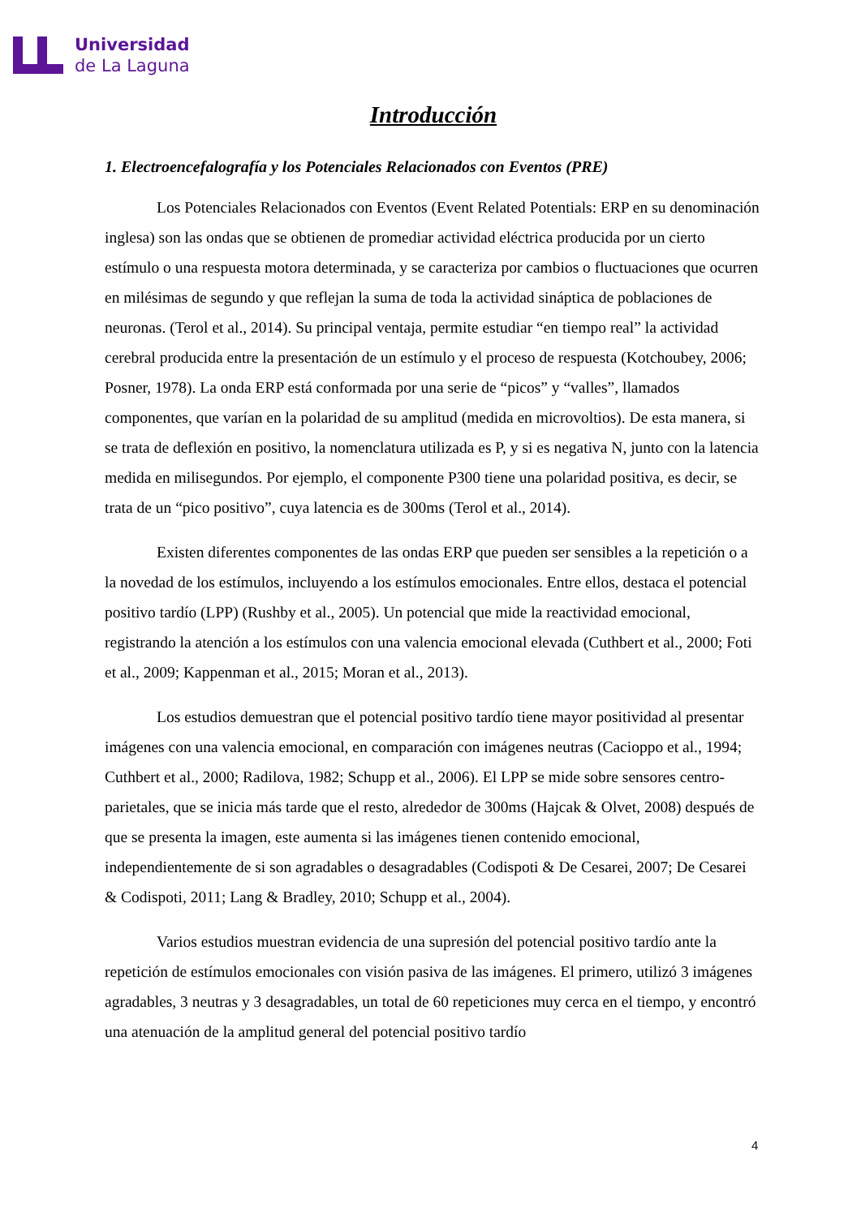Universidad
de La Laguna
Introducción
1. Electroencefalografía y los Potenciales Relacionados con Eventos (PRE)
Los Potenciales Relacionados con Eventos (Event Related Potentials: ERP en su denominación inglesa) son las ondas que se obtienen de promediar actividad eléctrica producida por un cierto estímulo o una respuesta motora determinada, y se caracteriza por cambios o fluctuaciones que ocurren en milésimas de segundo y que reflejan la suma de toda la actividad sináptica de poblaciones de neuronas. (Terol et al., 2014). Su principal ventaja, permite estudiar “en tiempo real” la actividad cerebral producida entre la presentación de un estímulo y el proceso de respuesta (Kotchoubey, 2006; Posner, 1978). La onda ERP está conformada por una serie de “picos” y “valles”, llamados componentes, que varían en la polaridad de su amplitud (medida en microvoltios). De esta manera, si se trata de deflexión en positivo, la nomenclatura utilizada es P, y si es negativa N, junto con la latencia medida en milisegundos. Por ejemplo, el componente P300 tiene una polaridad positiva, es decir, se trata de un “pico positivo”, cuya latencia es de 300ms (Terol et al., 2014).
Existen diferentes componentes de las ondas ERP que pueden ser sensibles a la repetición o a la novedad de los estímulos, incluyendo a los estímulos emocionales. Entre ellos, destaca el potencial positivo tardío (LPP) (Rushby et al., 2005). Un potencial que mide la reactividad emocional, registrando la atención a los estímulos con una valencia emocional elevada (Cuthbert et al., 2000; Foti et al., 2009; Kappenman et al., 2015; Moran et al., 2013).
Los estudios demuestran que el potencial positivo tardío tiene mayor positividad al presentar imágenes con una valencia emocional, en comparación con imágenes neutras (Cacioppo et al., 1994; Cuthbert et al., 2000; Radilova, 1982; Schupp et al., 2006). El LPP se mide sobre sensores centro-parietales, que se inicia más tarde que el resto, alrededor de 300ms (Hajcak & Olvet, 2008) después de que se presenta la imagen, este aumenta si las imágenes tienen contenido emocional, independientemente de si son agradables o desagradables (Codispoti & De Cesarei, 2007; De Cesarei & Codispoti, 2011; Lang & Bradley, 2010; Schupp et al., 2004).
Varios estudios muestran evidencia de una supresión del potencial positivo tardío ante la repetición de estímulos emocionales con visión pasiva de las imágenes. El primero, utilizó 3 imágenes agradables, 3 neutras y 3 desagradables, un total de 60 repeticiones muy cerca en el tiempo, y encontró una atenuación de la amplitud general del potencial positivo tardío
4